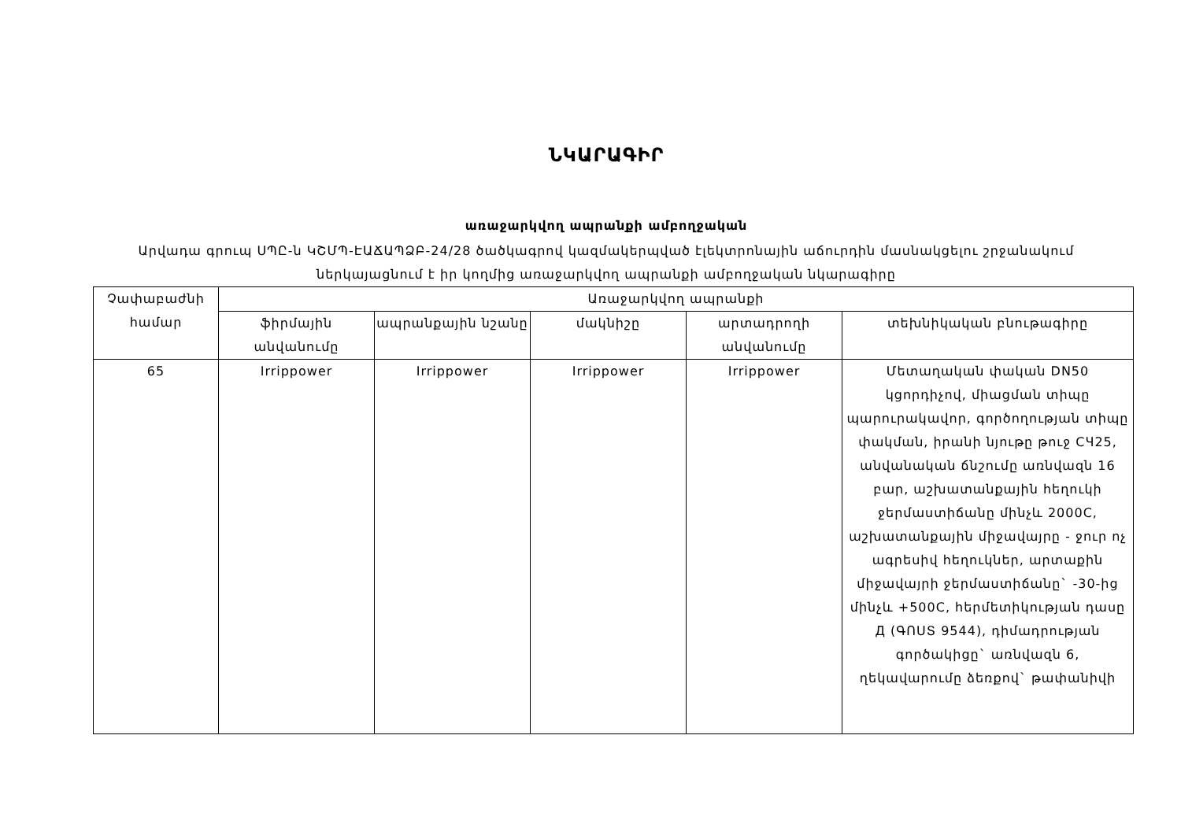ՆԿԱՐԱԳԻՐ
առաջարկվող ապրանքի ամբողջական
Արվադա գրուպ ՍՊԸ-ն ԿՇՄՊ-ԷԱՃԱՊՁԲ-24/28 ծածկագրով կազմակերպված էլեկտրոնային աճուրդին մասնակցելու շրջանակում
ներկայացնում է իր կողմից առաջարկվող ապրանքի ամբողջական նկարագիրը
| Չափաբաժնի համար | Առաջարկվող ապրանքի | | | | |
| --- | --- | --- | --- | --- | --- |
| | ֆիրմային անվանումը | ապրանքային նշանը | մակնիշը | արտադրողի անվանումը | տեխնիկական բնութագիրը |
| 65 | Irrippower | Irrippower | Irrippower | Irrippower | Մետաղական փական DN50 կցորդիչով, միացման տիպը պարուրակավոր, գործողության տիպը փակման, իրանի նյութը թուջ СЧ25, անվանական ճնշումը առնվազն 16 բար, աշխատանքային հեղուկի ջերմաստիճանը մինչև 2000C, աշխատանքային միջավայրը - ջուր ոչ ագրեսիվ հեղուկներ, արտաքին միջավայրի ջերմաստիճանը` -30-ից մինչև +500C, հերմետիկության դասը Д (ԳՈՍՏ 9544), դիմադրության գործակիցը` առնվազն 6, ղեկավարումը ձեռքով` թափանիվի |